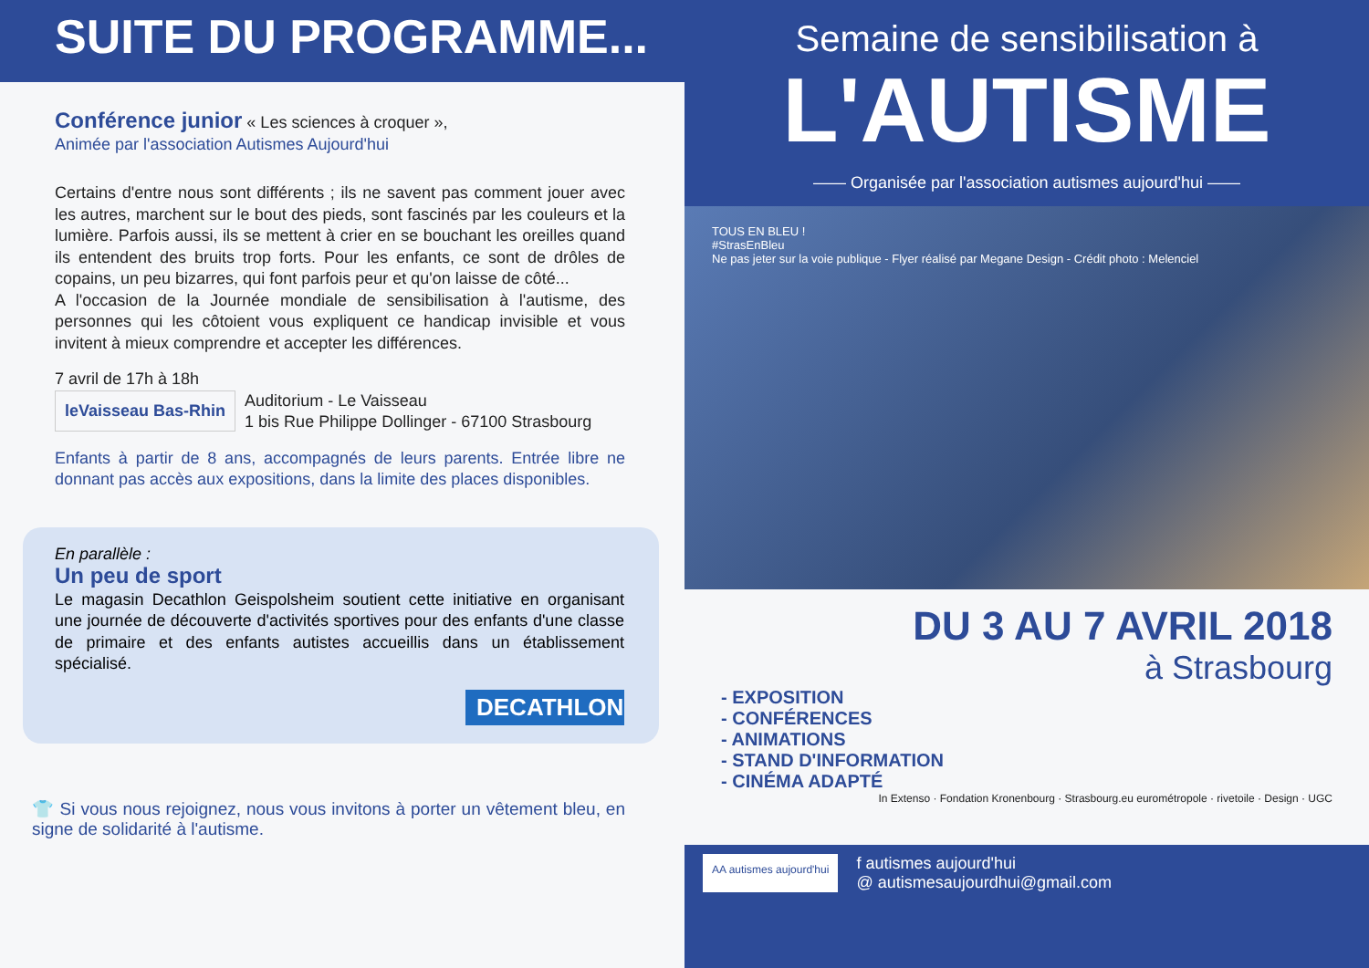SUITE DU PROGRAMME...
Conférence junior « Les sciences à croquer »,
Animée par l'association Autismes Aujourd'hui
Certains d'entre nous sont différents ; ils ne savent pas comment jouer avec les autres, marchent sur le bout des pieds, sont fascinés par les couleurs et la lumière. Parfois aussi, ils se mettent à crier en se bouchant les oreilles quand ils entendent des bruits trop forts. Pour les enfants, ce sont de drôles de copains, un peu bizarres, qui font parfois peur et qu'on laisse de côté...
A l'occasion de la Journée mondiale de sensibilisation à l'autisme, des personnes qui les côtoient vous expliquent ce handicap invisible et vous invitent à mieux comprendre et accepter les différences.
7 avril de 17h à 18h
leVaisseau Bas-Rhin Auditorium - Le Vaisseau
1 bis Rue Philippe Dollinger - 67100 Strasbourg
Enfants à partir de 8 ans, accompagnés de leurs parents. Entrée libre ne donnant pas accès aux expositions, dans la limite des places disponibles.
En parallèle :
Un peu de sport
Le magasin Decathlon Geispolsheim soutient cette initiative en organisant une journée de découverte d'activités sportives pour des enfants d'une classe de primaire et des enfants autistes accueillis dans un établissement spécialisé.
DECATHLON
👕 Si vous nous rejoignez, nous vous invitons à porter un vêtement bleu, en signe de solidarité à l'autisme.
Semaine de sensibilisation à
L'AUTISME
—— Organisée par l'association autismes aujourd'hui ——
TOUS EN BLEU !
#StrasEnBleu
Ne pas jeter sur la voie publique - Flyer réalisé par Megane Design - Crédit photo : Melenciel
DU 3 AU 7 AVRIL 2018
à Strasbourg
- EXPOSITION
- CONFÉRENCES
- ANIMATIONS
- STAND D'INFORMATION
- CINÉMA ADAPTÉ
In Extenso · Fondation Kronenbourg · Strasbourg.eu eurométropole · rivetoile · Design · UGC
AA autismes aujourd'hui
f autismes aujourd'hui
@ autismesaujourdhui@gmail.com